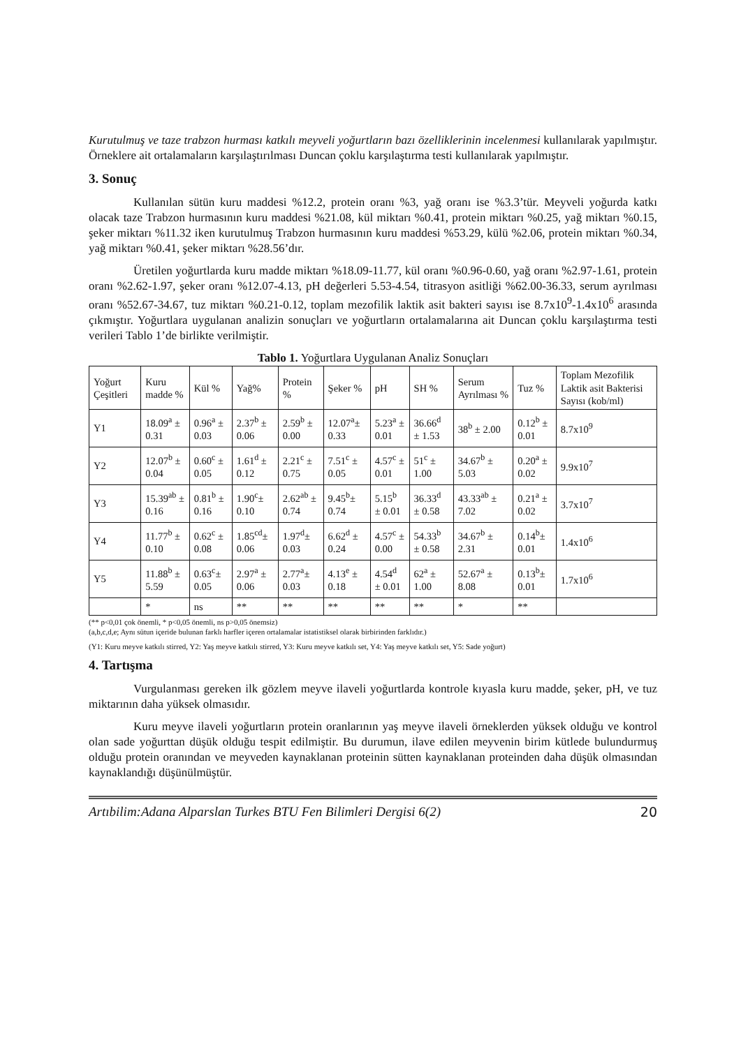Kurutulmuş ve taze trabzon hurması katkılı meyveli yoğurtların bazı özelliklerinin incelenmesi kullanılarak yapılmıştır. Örneklere ait ortalamaların karşılaştırılması Duncan çoklu karşılaştırma testi kullanılarak yapılmıştır.
3. Sonuç
Kullanılan sütün kuru maddesi %12.2, protein oranı %3, yağ oranı ise %3.3’tür. Meyveli yoğurda katkı olacak taze Trabzon hurmasının kuru maddesi %21.08, kül miktarı %0.41, protein miktarı %0.25, yağ miktarı %0.15, şeker miktarı %11.32 iken kurutulmuş Trabzon hurmasının kuru maddesi %53.29, külü %2.06, protein miktarı %0.34, yağ miktarı %0.41, şeker miktarı %28.56’dır.
Üretilen yoğurtlarda kuru madde miktarı %18.09-11.77, kül oranı %0.96-0.60, yağ oranı %2.97-1.61, protein oranı %2.62-1.97, şeker oranı %12.07-4.13, pH değerleri 5.53-4.54, titrasyon asitliği %62.00-36.33, serum ayrılması oranı %52.67-34.67, tuz miktarı %0.21-0.12, toplam mezofilik laktik asit bakteri sayısı ise 8.7x10<sup>9</sup>-1.4x10<sup>6</sup> arasında çıkmıştır. Yoğurtlara uygulanan analizin sonuçları ve yoğurtların ortalamalarına ait Duncan çoklu karşılaştırma testi verileri Tablo 1’de birlikte verilmiştir.
Tablo 1. Yoğurtlara Uygulanan Analiz Sonuçları
| Yoğurt Çeşitleri | Kuru madde % | Kül % | Yağ% | Protein % | Şeker % | pH | SH % | Serum Ayrılması % | Tuz % | Toplam Mezofilik Laktik asit Bakterisi Sayısı (kob/ml) |
| --- | --- | --- | --- | --- | --- | --- | --- | --- | --- | --- |
| Y1 | 18.09<sup>a</sup> ± 0.31 | 0.96<sup>a</sup> ± 0.03 | 2.37<sup>b</sup> ± 0.06 | 2.59<sup>b</sup> ± 0.00 | 12.07<sup>a</sup>± 0.33 | 5.23<sup>a</sup> ± 0.01 | 36.66<sup>d</sup> ± 1.53 | 38<sup>b</sup> ± 2.00 | 0.12<sup>b</sup> ± 0.01 | 8.7x10<sup>9</sup> |
| Y2 | 12.07<sup>b</sup> ± 0.04 | 0.60<sup>c</sup> ± 0.05 | 1.61<sup>d</sup> ± 0.12 | 2.21<sup>c</sup> ± 0.75 | 7.51<sup>c</sup> ± 0.05 | 4.57<sup>c</sup> ± 0.01 | 51<sup>c</sup> ± 1.00 | 34.67<sup>b</sup> ± 5.03 | 0.20<sup>a</sup> ± 0.02 | 9.9x10<sup>7</sup> |
| Y3 | 15.39<sup>ab</sup> ± 0.16 | 0.81<sup>b</sup> ± 0.16 | 1.90<sup>c</sup>± 0.10 | 2.62<sup>ab</sup> ± 0.74 | 9.45<sup>b</sup>± 0.74 | 5.15<sup>b</sup> ± 0.01 | 36.33<sup>d</sup> ± 0.58 | 43.33<sup>ab</sup> ± 7.02 | 0.21<sup>a</sup> ± 0.02 | 3.7x10<sup>7</sup> |
| Y4 | 11.77<sup>b</sup> ± 0.10 | 0.62<sup>c</sup> ± 0.08 | 1.85<sup>cd</sup>± 0.06 | 1.97<sup>d</sup>± 0.03 | 6.62<sup>d</sup> ± 0.24 | 4.57<sup>c</sup> ± 0.00 | 54.33<sup>b</sup> ± 0.58 | 34.67<sup>b</sup> ± 2.31 | 0.14<sup>b</sup>± 0.01 | 1.4x10<sup>6</sup> |
| Y5 | 11.88<sup>b</sup> ± 5.59 | 0.63<sup>c</sup>± 0.05 | 2.97<sup>a</sup> ± 0.06 | 2.77<sup>a</sup>± 0.03 | 4.13<sup>e</sup> ± 0.18 | 4.54<sup>d</sup> ± 0.01 | 62<sup>a</sup> ± 1.00 | 52.67<sup>a</sup> ± 8.08 | 0.13<sup>b</sup>± 0.01 | 1.7x10<sup>6</sup> |
| | * | ns | ** | ** | ** | ** | ** | * | ** | |
(** p<0,01 çok önemli, * p<0,05 önemli, ns p>0,05 önemsiz)
(a,b,c,d,e; Aynı sütun içeride bulunan farklı harfler içeren ortalamalar istatistiksel olarak birbirinden farklıdır.)
(Y1: Kuru meyve katkılı stirred, Y2: Yaş meyve katkılı stirred, Y3: Kuru meyve katkılı set, Y4: Yaş meyve katkılı set, Y5: Sade yoğurt)
4. Tartışma
Vurgulanması gereken ilk gözlem meyve ilaveli yoğurtlarda kontrole kıyasla kuru madde, şeker, pH, ve tuz miktarının daha yüksek olmasıdır.
Kuru meyve ilaveli yoğurtların protein oranlarının yaş meyve ilaveli örneklerden yüksek olduğu ve kontrol olan sade yoğurttan düşük olduğu tespit edilmiştir. Bu durumun, ilave edilen meyvenin birim kütlede bulundurmuş olduğu protein oranından ve meyveden kaynaklanan proteinin sütten kaynaklanan proteinden daha düşük olmasından kaynaklandığı düşünülmüştür.
Artıbilim:Adana Alparslan Turkes BTU Fen Bilimleri Dergisi 6(2) 20